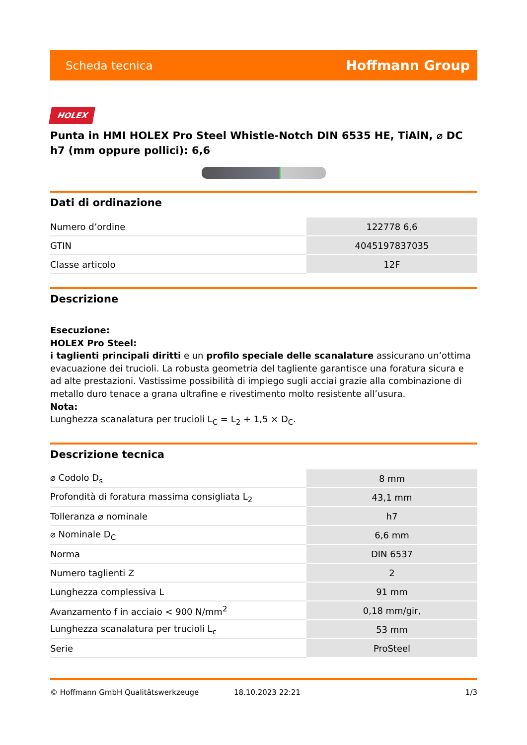Scheda tecnica Hoffmann Group
HOLEX
Punta in HMI HOLEX Pro Steel Whistle-Notch DIN 6535 HE, TiAlN, ⌀ DC h7 (mm oppure pollici): 6,6
Dati di ordinazione
| Numero d’ordine | 122778 6,6 |
| GTIN | 4045197837035 |
| Classe articolo | 12F |
Descrizione
Esecuzione:
HOLEX Pro Steel:
i taglienti principali diritti e un profilo speciale delle scanalature assicurano un’ottima evacuazione dei trucioli. La robusta geometria del tagliente garantisce una foratura sicura e ad alte prestazioni. Vastissime possibilità di impiego sugli acciai grazie alla combinazione di metallo duro tenace a grana ultrafine e rivestimento molto resistente all’usura.
Nota:
Lunghezza scanalatura per trucioli L<sub>C</sub> = L<sub>2</sub> + 1,5 × D<sub>C</sub>.
Descrizione tecnica
| ⌀ Codolo D<sub>s</sub> | 8 mm |
| Profondità di foratura massima consigliata L<sub>2</sub> | 43,1 mm |
| Tolleranza ⌀ nominale | h7 |
| ⌀ Nominale D<sub>C</sub> | 6,6 mm |
| Norma | DIN 6537 |
| Numero taglienti Z | 2 |
| Lunghezza complessiva L | 91 mm |
| Avanzamento f in acciaio < 900 N/mm<sup>2</sup> | 0,18 mm/gir, |
| Lunghezza scanalatura per trucioli L<sub>c</sub> | 53 mm |
| Serie | ProSteel |
© Hoffmann GmbH Qualitätswerkzeuge 18.10.2023 22:21 1/3